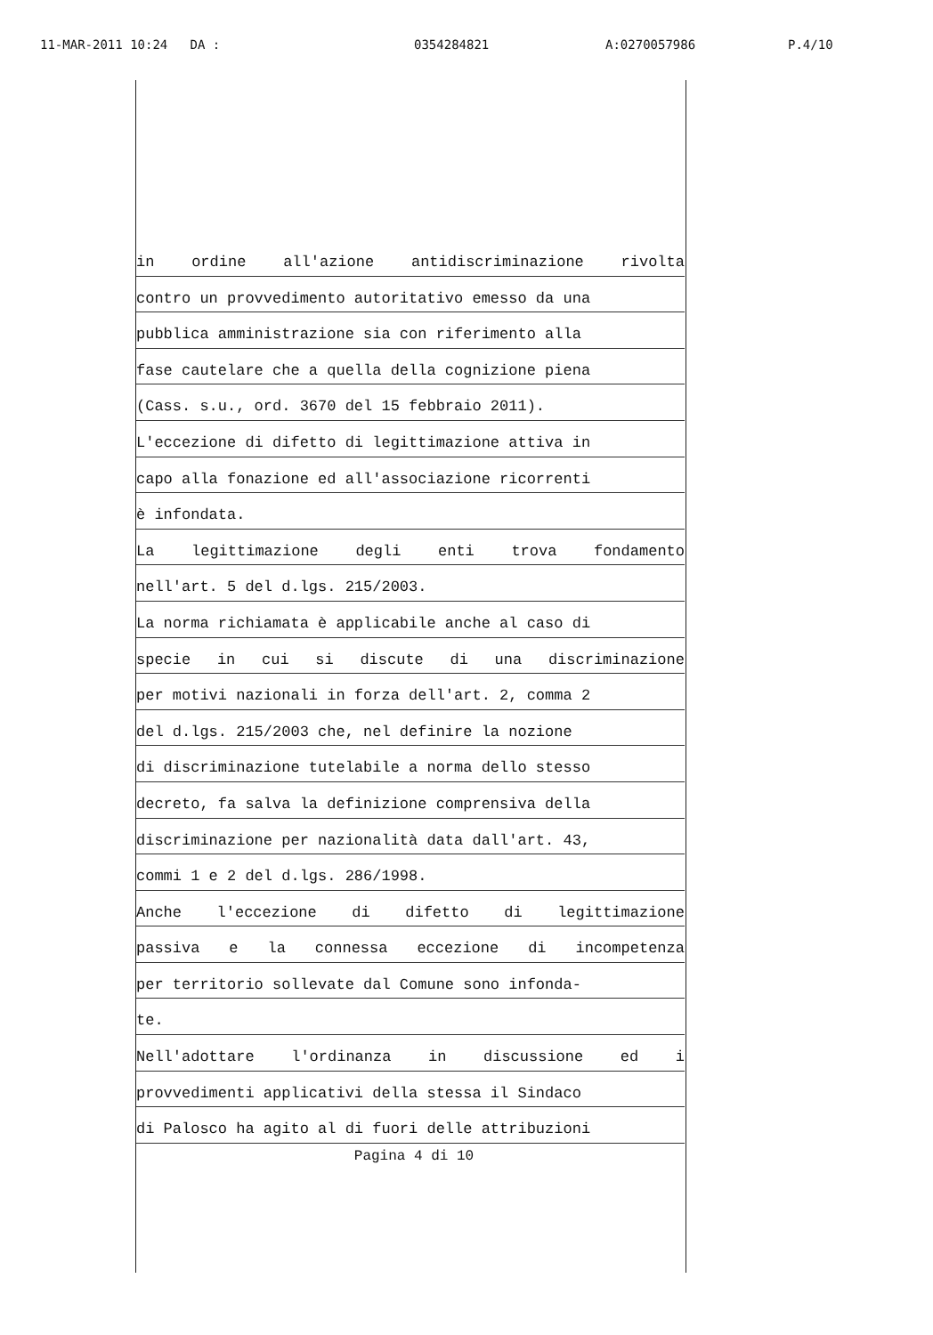11-MAR-2011 10:24 DA : 0354284821 A:0270057986 P.4/10
in ordine all'azione antidiscriminazione rivolta
contro un provvedimento autoritativo emesso da una
pubblica amministrazione sia con riferimento alla
fase cautelare che a quella della cognizione piena
(Cass. s.u., ord. 3670 del 15 febbraio 2011).
L'eccezione di difetto di legittimazione attiva in
capo alla fonazione ed all'associazione ricorrenti
è infondata.
La legittimazione degli enti trova fondamento
nell'art. 5 del d.lgs. 215/2003.
La norma richiamata è applicabile anche al caso di
specie in cui si discute di una discriminazione
per motivi nazionali in forza dell'art. 2, comma 2
del d.lgs. 215/2003 che, nel definire la nozione
di discriminazione tutelabile a norma dello stesso
decreto, fa salva la definizione comprensiva della
discriminazione per nazionalità data dall'art. 43,
commi 1 e 2 del d.lgs. 286/1998.
Anche l'eccezione di difetto di legittimazione
passiva e la connessa eccezione di incompetenza
per territorio sollevate dal Comune sono infonda-
te.
Nell'adottare l'ordinanza in discussione ed i
provvedimenti applicativi della stessa il Sindaco
di Palosco ha agito al di fuori delle attribuzioni
Pagina 4 di 10